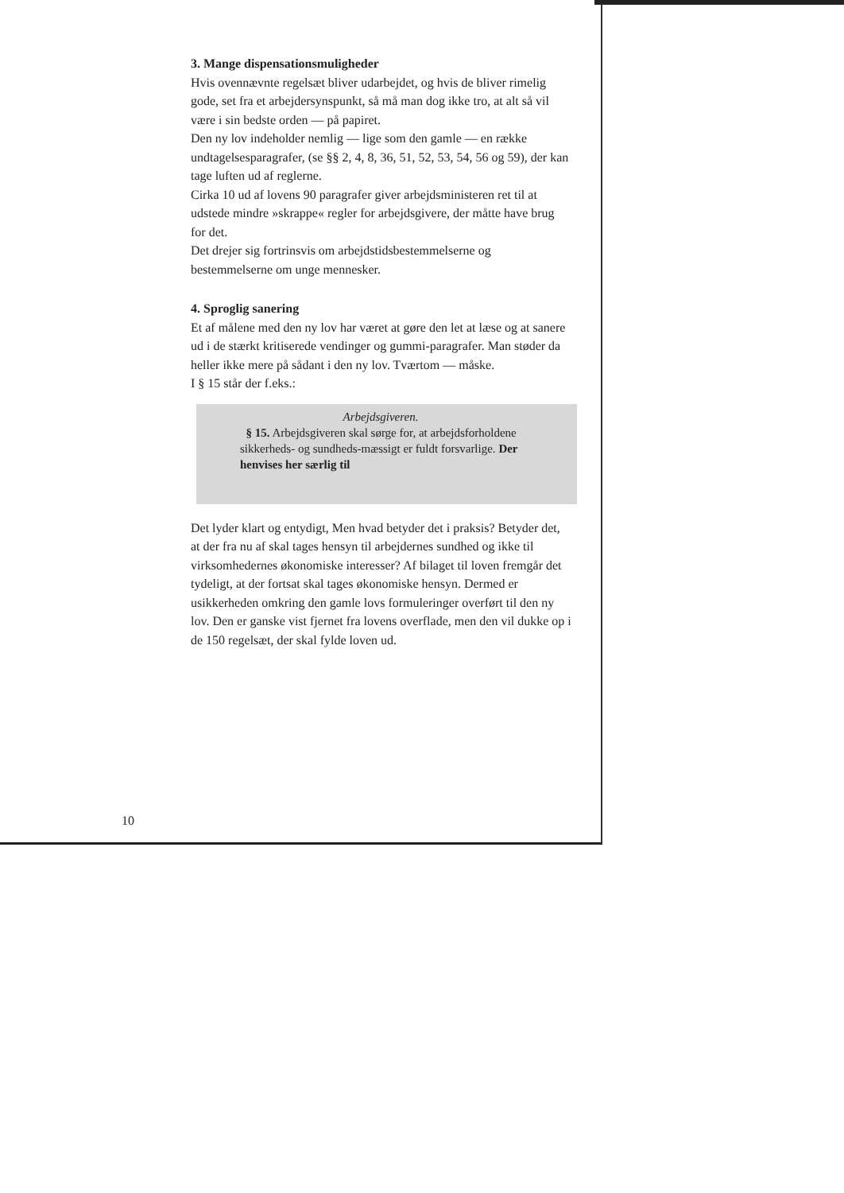3. Mange dispensationsmuligheder
Hvis ovennævnte regelsæt bliver udarbejdet, og hvis de bliver rimelig gode, set fra et arbejdersynspunkt, så må man dog ikke tro, at alt så vil være i sin bedste orden — på papiret.
Den ny lov indeholder nemlig — lige som den gamle — en række undtagelsesparagrafer, (se §§ 2, 4, 8, 36, 51, 52, 53, 54, 56 og 59), der kan tage luften ud af reglerne.
Cirka 10 ud af lovens 90 paragrafer giver arbejdsministeren ret til at udstede mindre »skrappe« regler for arbejdsgivere, der måtte have brug for det.
Det drejer sig fortrinsvis om arbejdstidsbestemmelserne og bestemmelserne om unge mennesker.
4. Sproglig sanering
Et af målene med den ny lov har været at gøre den let at læse og at sanere ud i de stærkt kritiserede vendinger og gummi-paragrafer. Man støder da heller ikke mere på sådant i den ny lov. Tværtom — måske.
I § 15 står der f.eks.:
Arbejdsgiveren.
§ 15. Arbejdsgiveren skal sørge for, at arbejdsforholdene sikkerheds- og sundheds-mæssigt er fuldt forsvarlige. Der henvises her særlig til
Det lyder klart og entydigt, Men hvad betyder det i praksis? Betyder det, at der fra nu af skal tages hensyn til arbejdernes sundhed og ikke til virksomhedernes økonomiske interesser? Af bilaget til loven fremgår det tydeligt, at der fortsat skal tages økonomiske hensyn. Dermed er usikkerheden omkring den gamle lovs formuleringer overført til den ny lov. Den er ganske vist fjernet fra lovens overflade, men den vil dukke op i de 150 regelsæt, der skal fylde loven ud.
10